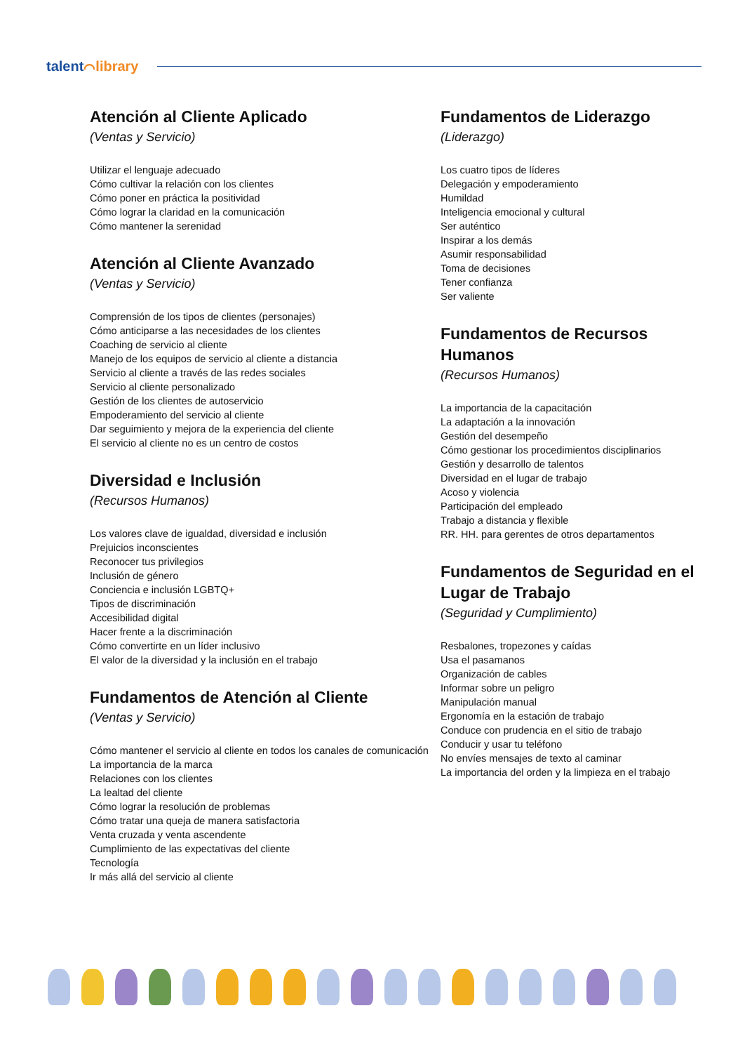talent⌒library
Atención al Cliente Aplicado
(Ventas y Servicio)
Utilizar el lenguaje adecuado
Cómo cultivar la relación con los clientes
Cómo poner en práctica la positividad
Cómo lograr la claridad en la comunicación
Cómo mantener la serenidad
Atención al Cliente Avanzado
(Ventas y Servicio)
Comprensión de los tipos de clientes (personajes)
Cómo anticiparse a las necesidades de los clientes
Coaching de servicio al cliente
Manejo de los equipos de servicio al cliente a distancia
Servicio al cliente a través de las redes sociales
Servicio al cliente personalizado
Gestión de los clientes de autoservicio
Empoderamiento del servicio al cliente
Dar seguimiento y mejora de la experiencia del cliente
El servicio al cliente no es un centro de costos
Diversidad e Inclusión
(Recursos Humanos)
Los valores clave de igualdad, diversidad e inclusión
Prejuicios inconscientes
Reconocer tus privilegios
Inclusión de género
Conciencia e inclusión LGBTQ+
Tipos de discriminación
Accesibilidad digital
Hacer frente a la discriminación
Cómo convertirte en un líder inclusivo
El valor de la diversidad y la inclusión en el trabajo
Fundamentos de Atención al Cliente
(Ventas y Servicio)
Cómo mantener el servicio al cliente en todos los canales de comunicación
La importancia de la marca
Relaciones con los clientes
La lealtad del cliente
Cómo lograr la resolución de problemas
Cómo tratar una queja de manera satisfactoria
Venta cruzada y venta ascendente
Cumplimiento de las expectativas del cliente
Tecnología
Ir más allá del servicio al cliente
Fundamentos de Liderazgo
(Liderazgo)
Los cuatro tipos de líderes
Delegación y empoderamiento
Humildad
Inteligencia emocional y cultural
Ser auténtico
Inspirar a los demás
Asumir responsabilidad
Toma de decisiones
Tener confianza
Ser valiente
Fundamentos de Recursos Humanos
(Recursos Humanos)
La importancia de la capacitación
La adaptación a la innovación
Gestión del desempeño
Cómo gestionar los procedimientos disciplinarios
Gestión y desarrollo de talentos
Diversidad en el lugar de trabajo
Acoso y violencia
Participación del empleado
Trabajo a distancia y flexible
RR. HH. para gerentes de otros departamentos
Fundamentos de Seguridad en el Lugar de Trabajo
(Seguridad y Cumplimiento)
Resbalones, tropezones y caídas
Usa el pasamanos
Organización de cables
Informar sobre un peligro
Manipulación manual
Ergonomía en la estación de trabajo
Conduce con prudencia en el sitio de trabajo
Conducir y usar tu teléfono
No envíes mensajes de texto al caminar
La importancia del orden y la limpieza en el trabajo